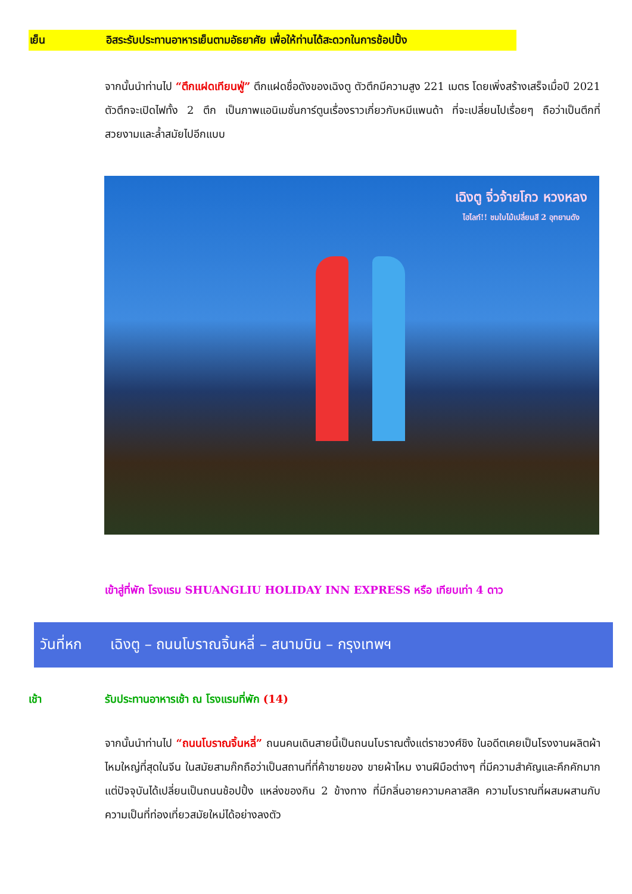เย็น อิสระรับประทานอาหารเย็นตามอัธยาศัย เพื่อให้ท่านได้สะดวกในการช้อปปิ้ง
จากนั้นนำท่านไป “ตึกแฝดเทียนฟู่” ตึกแฝดชื่อดังของเฉิงตู ตัวตึกมีความสูง 221 เมตร โดยเพิ่งสร้างเสร็จเมื่อปี 2021 ตัวตึกจะเปิดไฟทั้ง 2 ตึก เป็นภาพแอนิเมชั่นการ์ตูนเรื่องราวเกี่ยวกับหมีแพนด้า ที่จะเปลี่ยนไปเรื่อยๆ ถือว่าเป็นตึกที่สวยงามและล้ำสมัยไปอีกแบบ
เฉิงตู จิ่วจ้ายโกว หวงหลง
ไฮไลท์!! ชมใบไม้เปลี่ยนสี 2 อุทยานดัง
เข้าสู่ที่พัก โรงแรม SHUANGLIU HOLIDAY INN EXPRESS หรือ เทียบเท่า 4 ดาว
วันที่หก เฉิงตู – ถนนโบราณจิ้นหลี่ – สนามบิน – กรุงเทพฯ
เช้า รับประทานอาหารเช้า ณ โรงแรมที่พัก (14)
จากนั้นนำท่านไป “ถนนโบราณจิ้นหลี่” ถนนคนเดินสายนี้เป็นถนนโบราณตั้งแต่ราชวงศ์ชิง ในอดีตเคยเป็นโรงงานผลิตผ้าไหมใหญ่ที่สุดในจีน ในสมัยสามก๊กถือว่าเป็นสถานที่ที่ค้าขายของ ขายผ้าไหม งานฝีมือต่างๆ ที่มีความสำคัญและคึกคักมาก แต่ปัจจุบันได้เปลี่ยนเป็นถนนช้อปปิ้ง แหล่งของกิน 2 ข้างทาง ที่มีกลิ่นอายความคลาสสิค ความโบราณที่ผสมผสานกับความเป็นที่ท่องเที่ยวสมัยใหม่ได้อย่างลงตัว